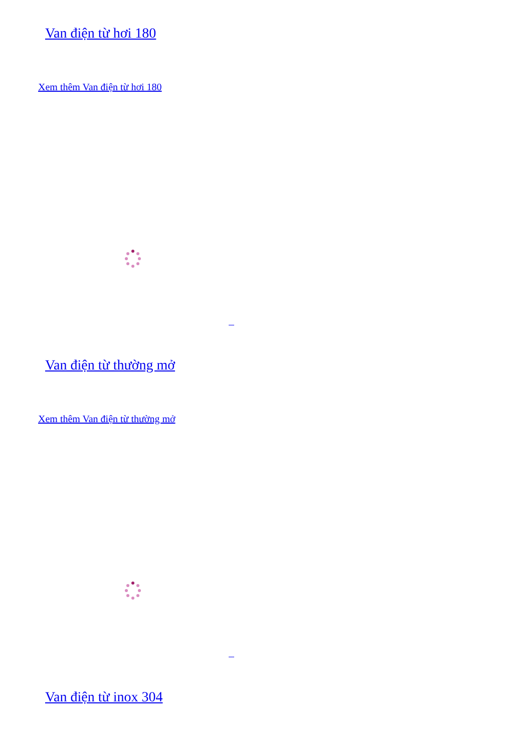Van điện từ hơi 180
Xem thêm Van điện từ hơi 180
Van điện từ thường mở
Xem thêm Van điện từ thường mở
Van điện từ inox 304